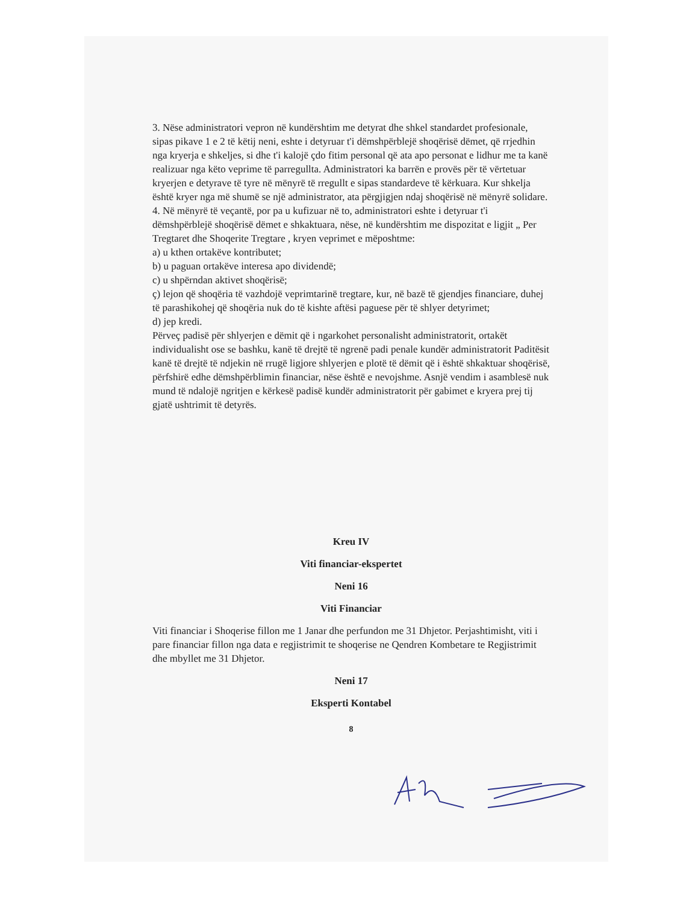3. Nëse administratori vepron në kundërshtim me detyrat dhe shkel standardet profesionale, sipas pikave 1 e 2 të këtij neni, eshte i detyruar t'i dëmshpërblejë shoqërisë dëmet, që rrjedhin nga kryerja e shkeljes, si dhe t'i kalojë çdo fitim personal që ata apo personat e lidhur me ta kanë realizuar nga këto veprime të parregullta. Administratori ka barrën e provës për të vërtetuar kryerjen e detyrave të tyre në mënyrë të rregullt e sipas standardeve të kërkuara. Kur shkelja është kryer nga më shumë se një administrator, ata përgjigjen ndaj shoqërisë në mënyrë solidare.
4. Në mënyrë të veçantë, por pa u kufizuar në to, administratori eshte i detyruar t'i dëmshpërblejë shoqërisë dëmet e shkaktuara, nëse, në kundërshtim me dispozitat e ligjit „ Per Tregtaret dhe Shoqerite Tregtare , kryen veprimet e mëposhtme:
a) u kthen ortakëve kontributet;
b) u paguan ortakëve interesa apo dividendë;
c) u shpërndan aktivet shoqërisë;
ç) lejon që shoqëria të vazhdojë veprimtarinë tregtare, kur, në bazë të gjendjes financiare, duhej të parashikohej që shoqëria nuk do të kishte aftësi paguese për të shlyer detyrimet;
d) jep kredi.
Përveç padisë për shlyerjen e dëmit që i ngarkohet personalisht administratorit, ortakët individualisht ose se bashku, kanë të drejtë të ngrenë padi penale kundër administratorit Paditësit kanë të drejtë të ndjekin në rrugë ligjore shlyerjen e plotë të dëmit që i është shkaktuar shoqërisë, përfshirë edhe dëmshpërblimin financiar, nëse është e nevojshme. Asnjë vendim i asamblesë nuk mund të ndalojë ngritjen e kërkesë padisë kundër administratorit për gabimet e kryera prej tij gjatë ushtrimit të detyrës.
Kreu IV
Viti financiar-ekspertet
Neni 16
Viti Financiar
Viti financiar i Shoqerise fillon me 1 Janar dhe perfundon me 31 Dhjetor. Perjashtimisht, viti i pare financiar fillon nga data e regjistrimit te shoqerise ne Qendren Kombetare te Regjistrimit dhe mbyllet me 31 Dhjetor.
Neni 17
Eksperti Kontabel
8